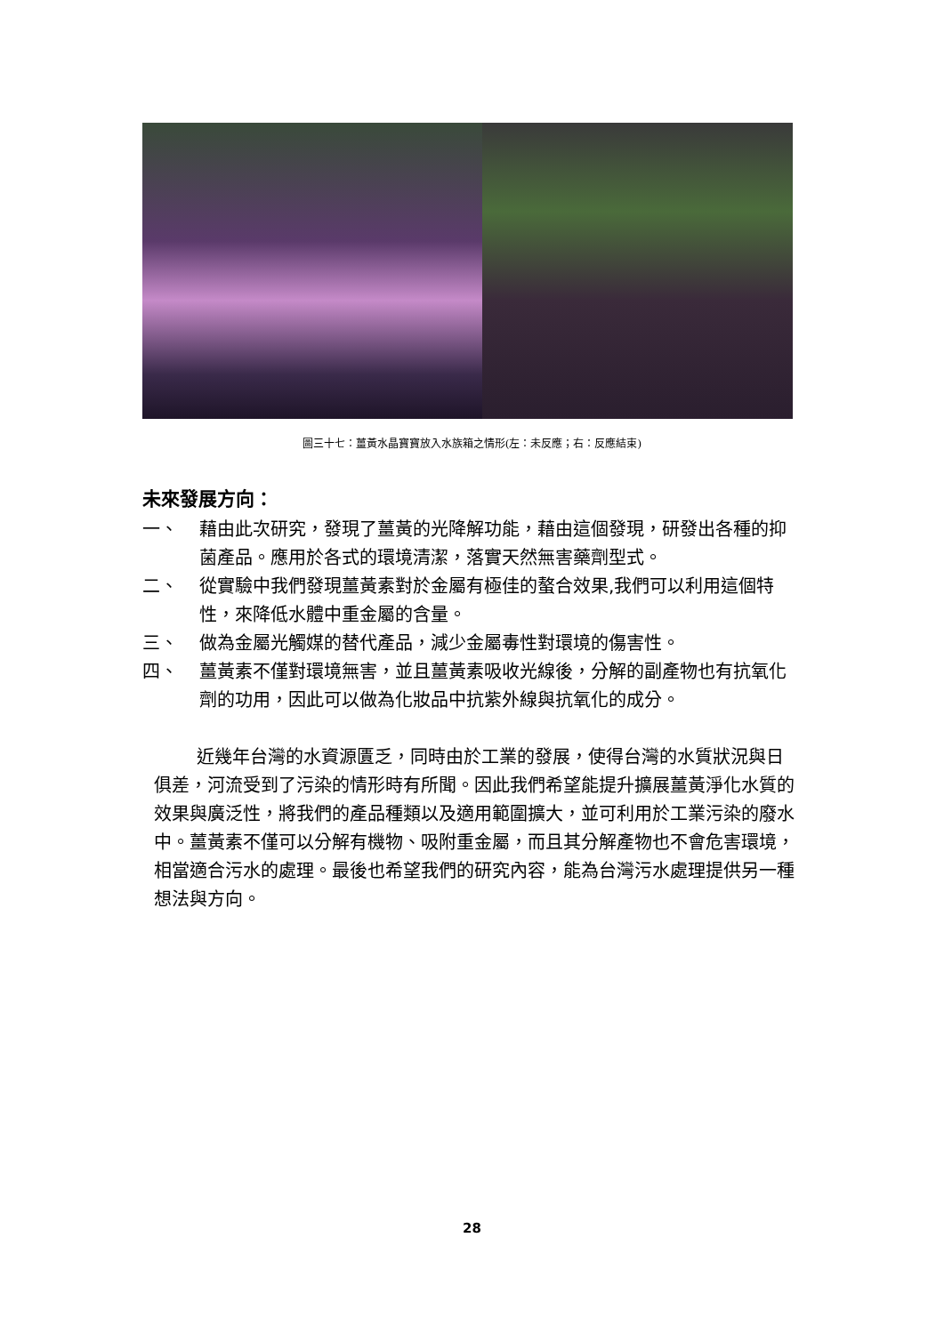圖三十七：薑黃水晶寶寶放入水族箱之情形(左：未反應；右：反應結束)
未來發展方向：
一、 藉由此次研究，發現了薑黃的光降解功能，藉由這個發現，研發出各種的抑菌產品。應用於各式的環境清潔，落實天然無害藥劑型式。
二、 從實驗中我們發現薑黃素對於金屬有極佳的螯合效果,我們可以利用這個特性，來降低水體中重金屬的含量。
三、 做為金屬光觸媒的替代產品，減少金屬毒性對環境的傷害性。
四、 薑黃素不僅對環境無害，並且薑黃素吸收光線後，分解的副產物也有抗氧化劑的功用，因此可以做為化妝品中抗紫外線與抗氧化的成分。
近幾年台灣的水資源匱乏，同時由於工業的發展，使得台灣的水質狀況與日俱差，河流受到了污染的情形時有所聞。因此我們希望能提升擴展薑黃淨化水質的效果與廣泛性，將我們的產品種類以及適用範圍擴大，並可利用於工業污染的廢水中。薑黃素不僅可以分解有機物、吸附重金屬，而且其分解產物也不會危害環境，相當適合污水的處理。最後也希望我們的研究內容，能為台灣污水處理提供另一種想法與方向。
28